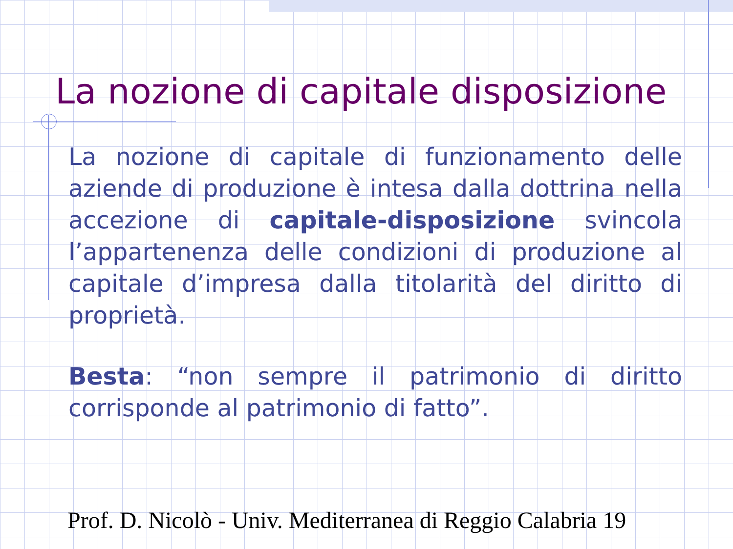La nozione di capitale disposizione
La nozione di capitale di funzionamento delle aziende di produzione è intesa dalla dottrina nella accezione di capitale-disposizione svincola l’appartenenza delle condizioni di produzione al capitale d’impresa dalla titolarità del diritto di proprietà.
Besta: “non sempre il patrimonio di diritto corrisponde al patrimonio di fatto”.
Prof. D. Nicolò - Univ. Mediterranea di Reggio Calabria 19